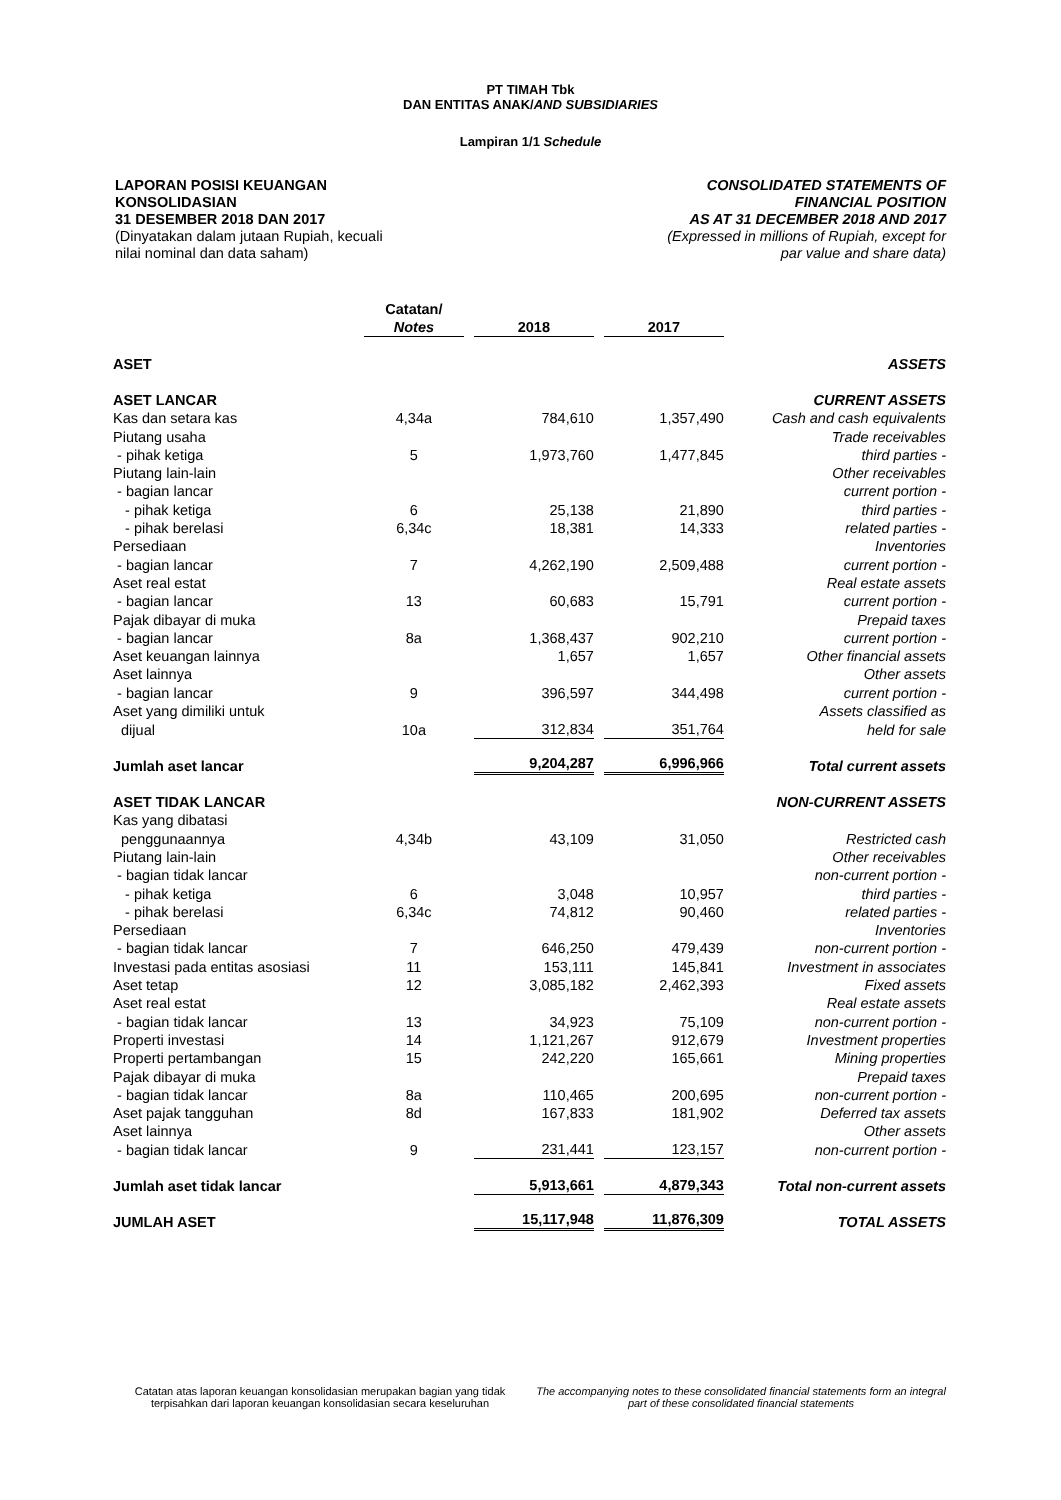PT TIMAH Tbk
DAN ENTITAS ANAK/AND SUBSIDIARIES
Lampiran 1/1 Schedule
LAPORAN POSISI KEUANGAN
KONSOLIDASIAN
31 DESEMBER 2018 DAN 2017
(Dinyatakan dalam jutaan Rupiah, kecuali
nilai nominal dan data saham)
CONSOLIDATED STATEMENTS OF
FINANCIAL POSITION
AS AT 31 DECEMBER 2018 AND 2017
(Expressed in millions of Rupiah, except for
par value and share data)
| | Catatan/ Notes | 2018 | 2017 | |
| ASET | | | | ASSETS |
| ASET LANCAR | | | | CURRENT ASSETS |
| Kas dan setara kas | 4,34a | 784,610 | 1,357,490 | Cash and cash equivalents |
| Piutang usaha | | | | Trade receivables |
| - pihak ketiga | 5 | 1,973,760 | 1,477,845 | third parties - |
| Piutang lain-lain | | | | Other receivables |
| - bagian lancar | | | | current portion - |
| - pihak ketiga | 6 | 25,138 | 21,890 | third parties - |
| - pihak berelasi | 6,34c | 18,381 | 14,333 | related parties - |
| Persediaan | | | | Inventories |
| - bagian lancar | 7 | 4,262,190 | 2,509,488 | current portion - |
| Aset real estat | | | | Real estate assets |
| - bagian lancar | 13 | 60,683 | 15,791 | current portion - |
| Pajak dibayar di muka | | | | Prepaid taxes |
| - bagian lancar | 8a | 1,368,437 | 902,210 | current portion - |
| Aset keuangan lainnya | | 1,657 | 1,657 | Other financial assets |
| Aset lainnya | | | | Other assets |
| - bagian lancar | 9 | 396,597 | 344,498 | current portion - |
| Aset yang dimiliki untuk | | | | Assets classified as |
| dijual | 10a | 312,834 | 351,764 | held for sale |
| Jumlah aset lancar | | 9,204,287 | 6,996,966 | Total current assets |
| ASET TIDAK LANCAR | | | | NON-CURRENT ASSETS |
| Kas yang dibatasi | | | | |
| penggunaannya | 4,34b | 43,109 | 31,050 | Restricted cash |
| Piutang lain-lain | | | | Other receivables |
| - bagian tidak lancar | | | | non-current portion - |
| - pihak ketiga | 6 | 3,048 | 10,957 | third parties - |
| - pihak berelasi | 6,34c | 74,812 | 90,460 | related parties - |
| Persediaan | | | | Inventories |
| - bagian tidak lancar | 7 | 646,250 | 479,439 | non-current portion - |
| Investasi pada entitas asosiasi | 11 | 153,111 | 145,841 | Investment in associates |
| Aset tetap | 12 | 3,085,182 | 2,462,393 | Fixed assets |
| Aset real estat | | | | Real estate assets |
| - bagian tidak lancar | 13 | 34,923 | 75,109 | non-current portion - |
| Properti investasi | 14 | 1,121,267 | 912,679 | Investment properties |
| Properti pertambangan | 15 | 242,220 | 165,661 | Mining properties |
| Pajak dibayar di muka | | | | Prepaid taxes |
| - bagian tidak lancar | 8a | 110,465 | 200,695 | non-current portion - |
| Aset pajak tangguhan | 8d | 167,833 | 181,902 | Deferred tax assets |
| Aset lainnya | | | | Other assets |
| - bagian tidak lancar | 9 | 231,441 | 123,157 | non-current portion - |
| Jumlah aset tidak lancar | | 5,913,661 | 4,879,343 | Total non-current assets |
| JUMLAH ASET | | 15,117,948 | 11,876,309 | TOTAL ASSETS |
Catatan atas laporan keuangan konsolidasian merupakan bagian yang tidak terpisahkan dari laporan keuangan konsolidasian secara keseluruhan
The accompanying notes to these consolidated financial statements form an integral part of these consolidated financial statements